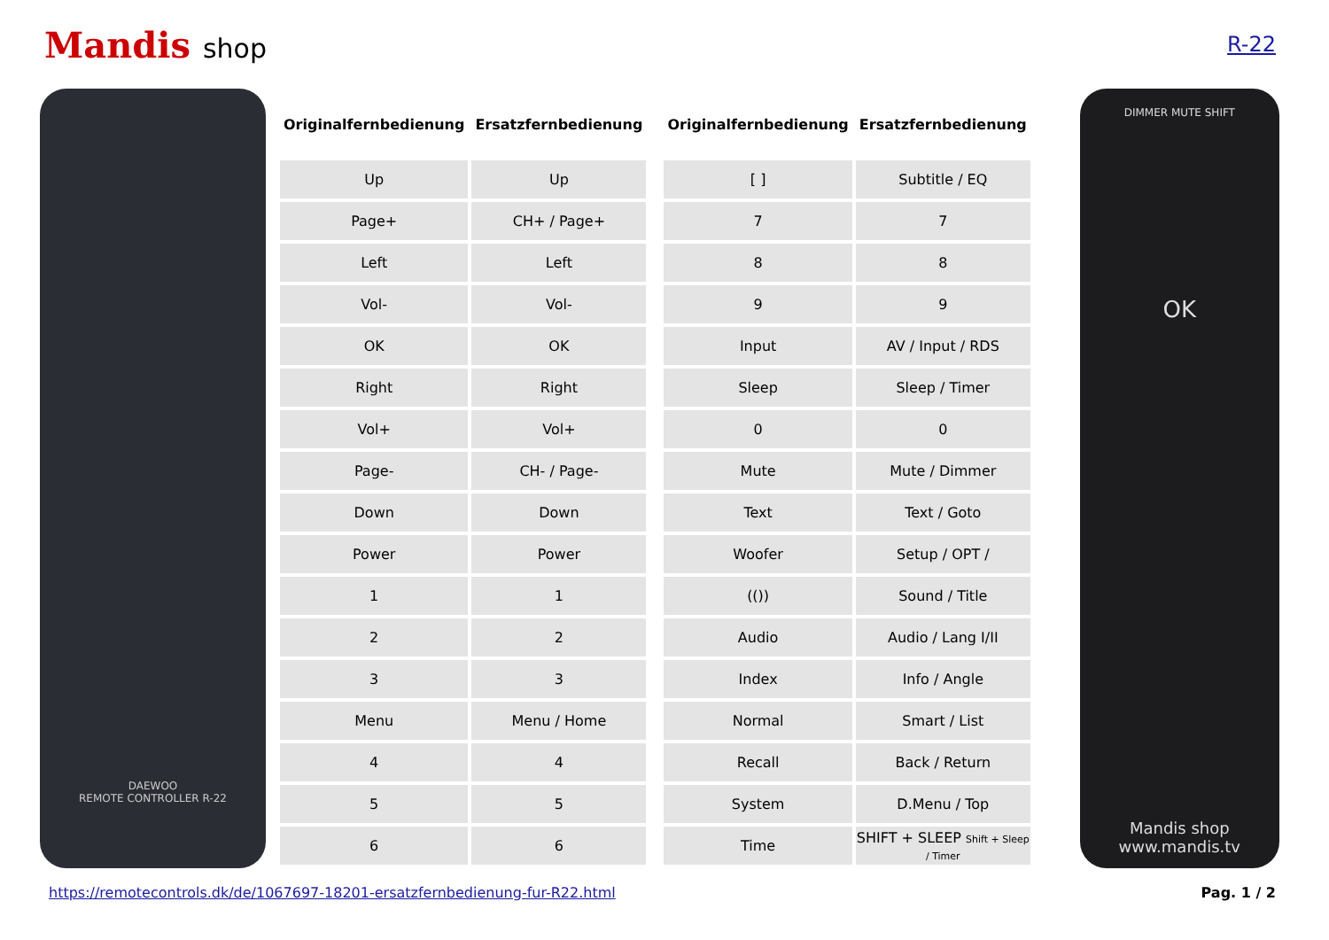Mandis shop
R-22
DAEWOO
REMOTE CONTROLLER R-22
| Originalfernbedienung | Ersatzfernbedienung |
| --- | --- |
| Up | Up |
| Page+ | CH+ / Page+ |
| Left | Left |
| Vol- | Vol- |
| OK | OK |
| Right | Right |
| Vol+ | Vol+ |
| Page- | CH- / Page- |
| Down | Down |
| Power | Power |
| 1 | 1 |
| 2 | 2 |
| 3 | 3 |
| Menu | Menu / Home |
| 4 | 4 |
| 5 | 5 |
| 6 | 6 |
| Originalfernbedienung | Ersatzfernbedienung |
| --- | --- |
| [ ] | Subtitle / EQ |
| 7 | 7 |
| 8 | 8 |
| 9 | 9 |
| Input | AV / Input / RDS |
| Sleep | Sleep / Timer |
| 0 | 0 |
| Mute | Mute / Dimmer |
| Text | Text / Goto |
| Woofer | Setup / OPT / |
| (()) | Sound / Title |
| Audio | Audio / Lang I/II |
| Index | Info / Angle |
| Normal | Smart / List |
| Recall | Back / Return |
| System | D.Menu / Top |
| Time | SHIFT + SLEEP Shift + Sleep / Timer |
DIMMER MUTE SHIFT
OK
Mandis shop
www.mandis.tv
https://remotecontrols.dk/de/1067697-18201-ersatzfernbedienung-fur-R22.html Pag. 1 / 2